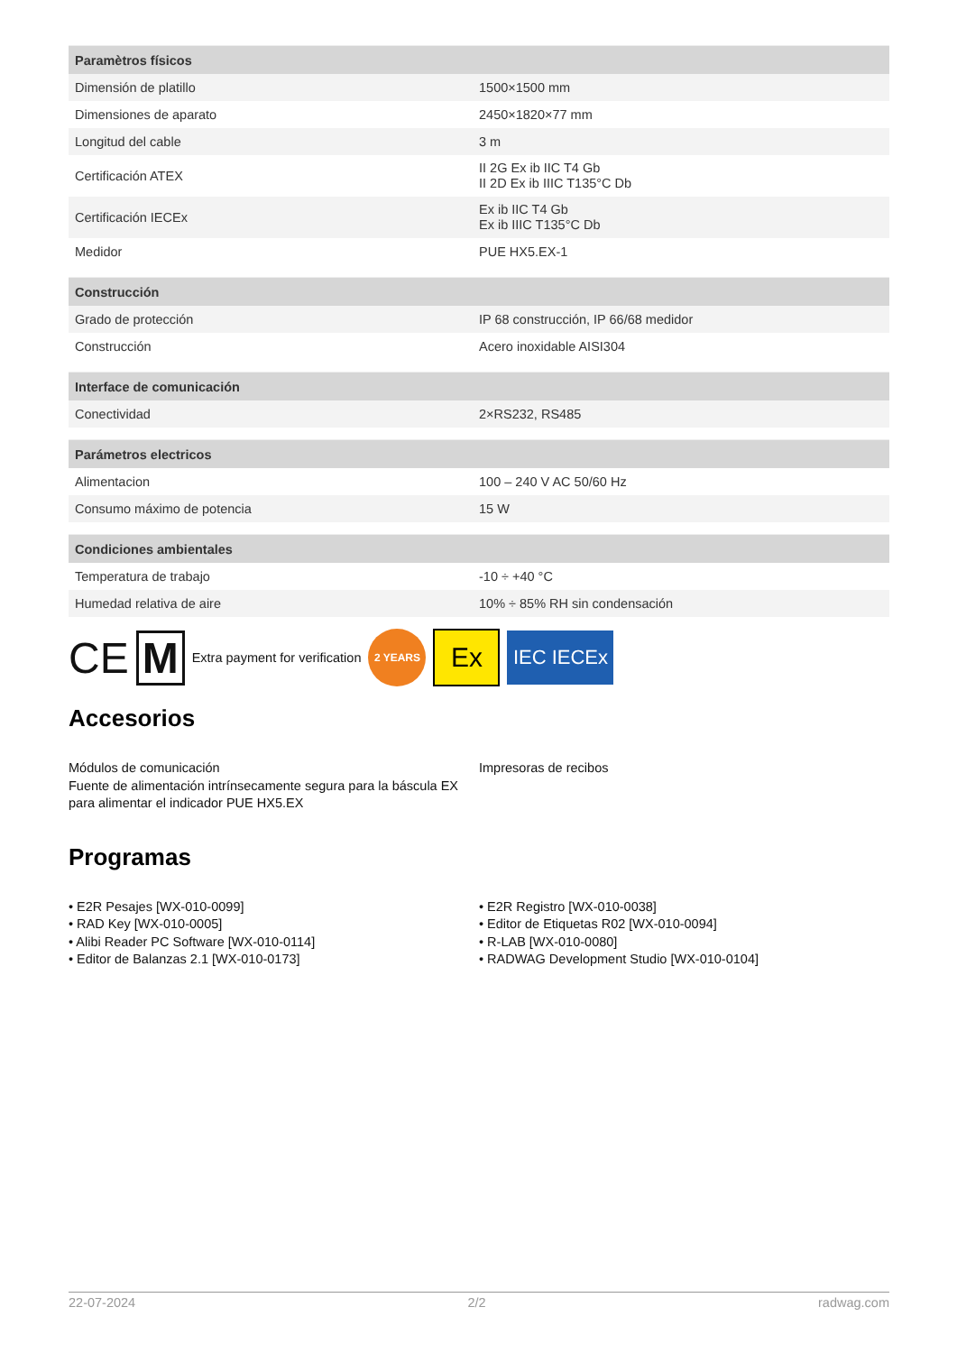| Paramètros físicos | |
| --- | --- |
| Dimensión de platillo | 1500×1500 mm |
| Dimensiones de aparato | 2450×1820×77 mm |
| Longitud del cable | 3 m |
| Certificación ATEX | II 2G Ex ib IIC T4 Gb II 2D Ex ib IIIC T135°C Db |
| Certificación IECEx | Ex ib IIC T4 Gb Ex ib IIIC T135°C Db |
| Medidor | PUE HX5.EX-1 |
| Construcción | |
| --- | --- |
| Grado de protección | IP 68 construcción, IP 66/68 medidor |
| Construcción | Acero inoxidable AISI304 |
| Interface de comunicación | |
| --- | --- |
| Conectividad | 2×RS232, RS485 |
| Parámetros electricos | |
| --- | --- |
| Alimentacion | 100 – 240 V AC 50/60 Hz |
| Consumo máximo de potencia | 15 W |
| Condiciones ambientales | |
| --- | --- |
| Temperatura de trabajo | -10 ÷ +40 °C |
| Humedad relativa de aire | 10% ÷ 85% RH sin condensación |
CE M Extra payment for verification 2 YEARS Ex IEC IECEx
Accesorios
Módulos de comunicación
Fuente de alimentación intrínsecamente segura para la báscula EX para alimentar el indicador PUE HX5.EX
Impresoras de recibos
Programas
• E2R Pesajes [WX-010-0099]
• RAD Key [WX-010-0005]
• Alibi Reader PC Software [WX-010-0114]
• Editor de Balanzas 2.1 [WX-010-0173]
• E2R Registro [WX-010-0038]
• Editor de Etiquetas R02 [WX-010-0094]
• R-LAB [WX-010-0080]
• RADWAG Development Studio [WX-010-0104]
22-07-2024 2/2 radwag.com